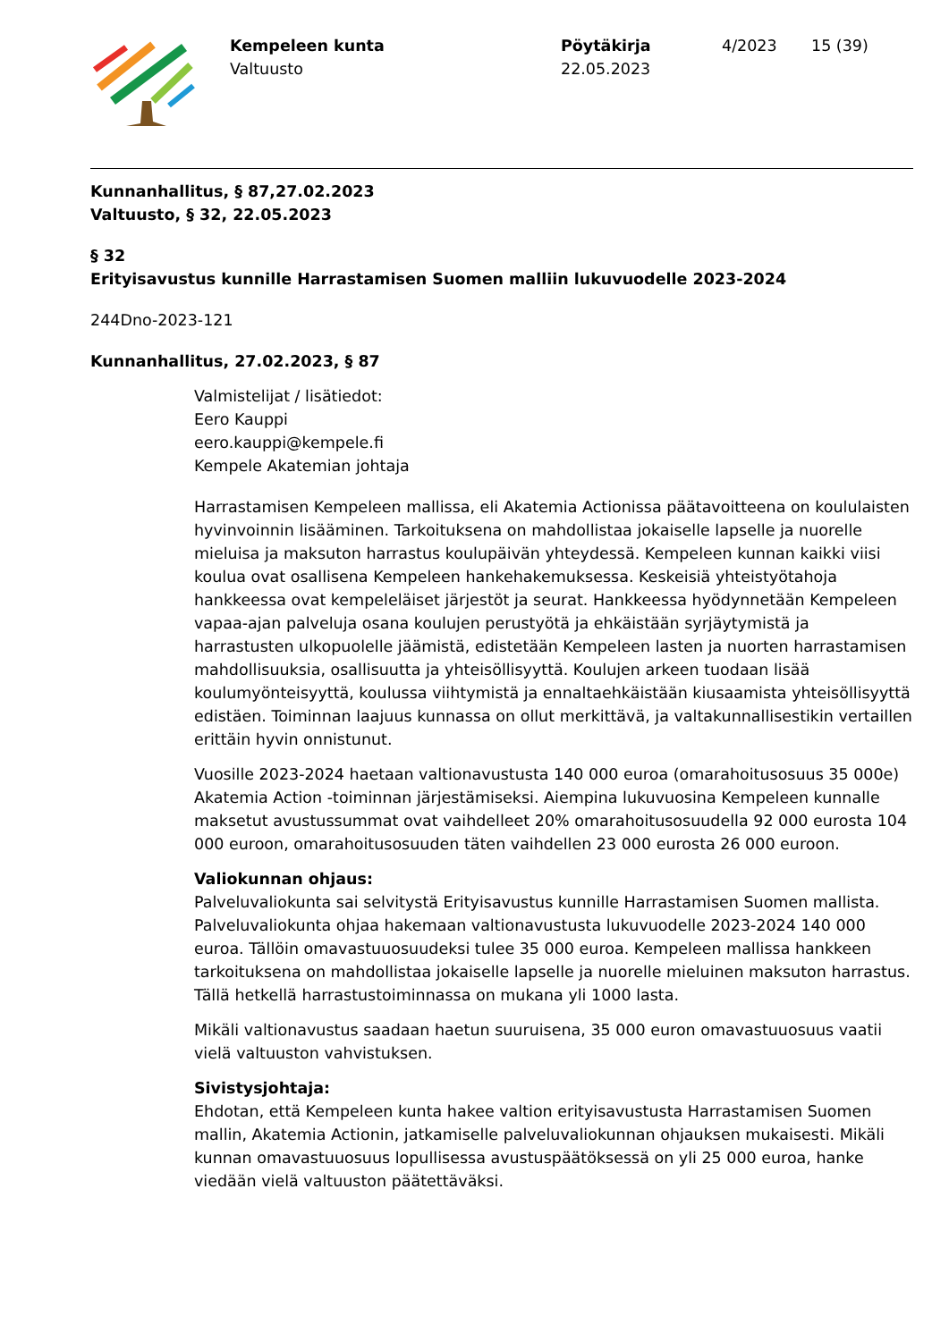Kempeleen kunta
Valtuusto
Pöytäkirja
22.05.2023
4/2023 15 (39)
Kunnanhallitus, § 87,27.02.2023
Valtuusto, § 32, 22.05.2023
§ 32
Erityisavustus kunnille Harrastamisen Suomen malliin lukuvuodelle 2023-2024
244Dno-2023-121
Kunnanhallitus, 27.02.2023, § 87
Valmistelijat / lisätiedot:
Eero Kauppi
eero.kauppi@kempele.fi
Kempele Akatemian johtaja
Harrastamisen Kempeleen mallissa, eli Akatemia Actionissa päätavoitteena on koululaisten hyvinvoinnin lisääminen. Tarkoituksena on mahdollistaa jokaiselle lapselle ja nuorelle mieluisa ja maksuton harrastus koulupäivän yhteydessä. Kempeleen kunnan kaikki viisi koulua ovat osallisena Kempeleen hankehakemuksessa. Keskeisiä yhteistyötahoja hankkeessa ovat kempeleläiset järjestöt ja seurat. Hankkeessa hyödynnetään Kempeleen vapaa-ajan palveluja osana koulujen perustyötä ja ehkäistään syrjäytymistä ja harrastusten ulkopuolelle jäämistä, edistetään Kempeleen lasten ja nuorten harrastamisen mahdollisuuksia, osallisuutta ja yhteisöllisyyttä. Koulujen arkeen tuodaan lisää koulumyönteisyyttä, koulussa viihtymistä ja ennaltaehkäistään kiusaamista yhteisöllisyyttä edistäen. Toiminnan laajuus kunnassa on ollut merkittävä, ja valtakunnallisestikin vertaillen erittäin hyvin onnistunut.
Vuosille 2023-2024 haetaan valtionavustusta 140 000 euroa (omarahoitusosuus 35 000e) Akatemia Action -toiminnan järjestämiseksi. Aiempina lukuvuosina Kempeleen kunnalle maksetut avustussummat ovat vaihdelleet 20% omarahoitusosuudella 92 000 eurosta 104 000 euroon, omarahoitusosuuden täten vaihdellen 23 000 eurosta 26 000 euroon.
Valiokunnan ohjaus:
Palveluvaliokunta sai selvitystä Erityisavustus kunnille Harrastamisen Suomen mallista. Palveluvaliokunta ohjaa hakemaan valtionavustusta lukuvuodelle 2023-2024 140 000 euroa. Tällöin omavastuuosuudeksi tulee 35 000 euroa. Kempeleen mallissa hankkeen tarkoituksena on mahdollistaa jokaiselle lapselle ja nuorelle mieluinen maksuton harrastus. Tällä hetkellä harrastustoiminnassa on mukana yli 1000 lasta.
Mikäli valtionavustus saadaan haetun suuruisena, 35 000 euron omavastuuosuus vaatii vielä valtuuston vahvistuksen.
Sivistysjohtaja:
Ehdotan, että Kempeleen kunta hakee valtion erityisavustusta Harrastamisen Suomen mallin, Akatemia Actionin, jatkamiselle palveluvaliokunnan ohjauksen mukaisesti. Mikäli kunnan omavastuuosuus lopullisessa avustuspäätöksessä on yli 25 000 euroa, hanke viedään vielä valtuuston päätettäväksi.